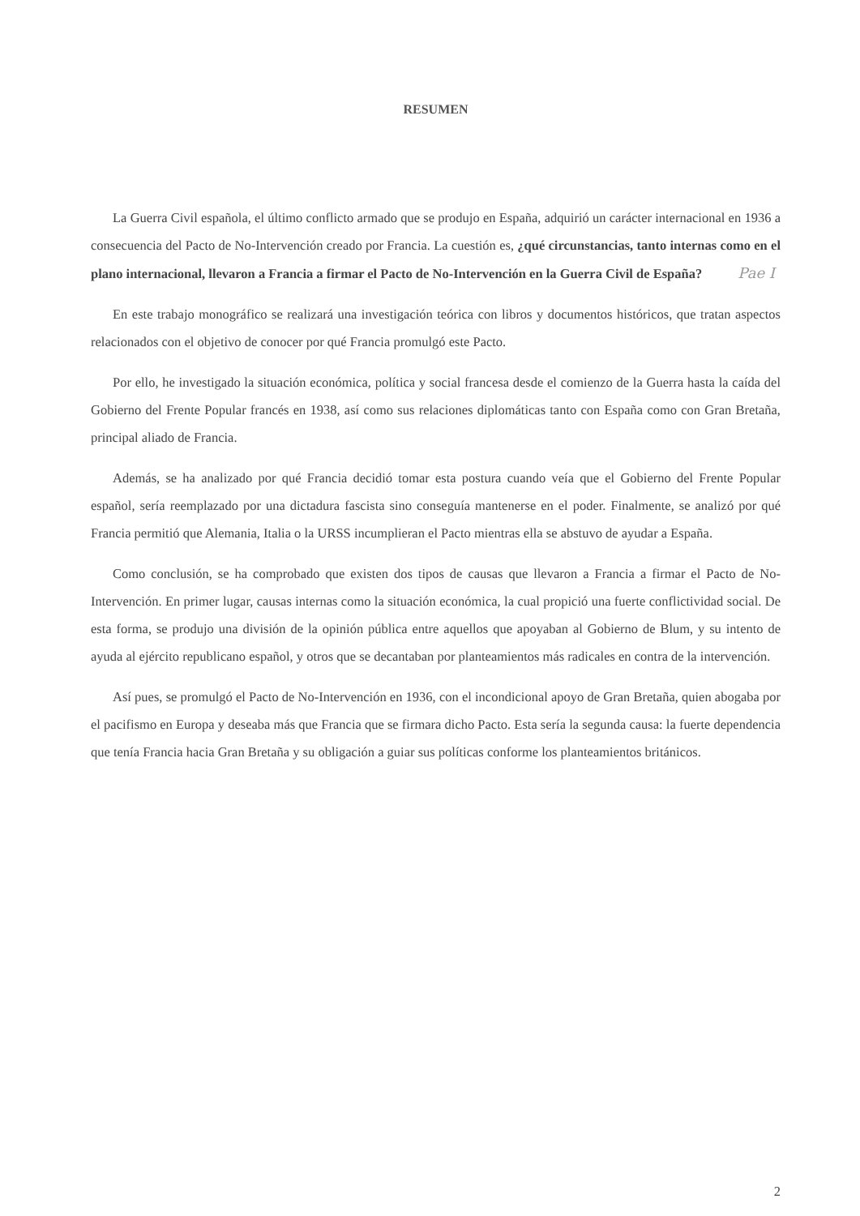RESUMEN
La Guerra Civil española, el último conflicto armado que se produjo en España, adquirió un carácter internacional en 1936 a consecuencia del Pacto de No-Intervención creado por Francia. La cuestión es, ¿qué circunstancias, tanto internas como en el plano internacional, llevaron a Francia a firmar el Pacto de No-Intervención en la Guerra Civil de España? Pae I
En este trabajo monográfico se realizará una investigación teórica con libros y documentos históricos, que tratan aspectos relacionados con el objetivo de conocer por qué Francia promulgó este Pacto.
Por ello, he investigado la situación económica, política y social francesa desde el comienzo de la Guerra hasta la caída del Gobierno del Frente Popular francés en 1938, así como sus relaciones diplomáticas tanto con España como con Gran Bretaña, principal aliado de Francia.
Además, se ha analizado por qué Francia decidió tomar esta postura cuando veía que el Gobierno del Frente Popular español, sería reemplazado por una dictadura fascista sino conseguía mantenerse en el poder. Finalmente, se analizó por qué Francia permitió que Alemania, Italia o la URSS incumplieran el Pacto mientras ella se abstuvo de ayudar a España.
Como conclusión, se ha comprobado que existen dos tipos de causas que llevaron a Francia a firmar el Pacto de No-Intervención. En primer lugar, causas internas como la situación económica, la cual propició una fuerte conflictividad social. De esta forma, se produjo una división de la opinión pública entre aquellos que apoyaban al Gobierno de Blum, y su intento de ayuda al ejército republicano español, y otros que se decantaban por planteamientos más radicales en contra de la intervención.
Así pues, se promulgó el Pacto de No-Intervención en 1936, con el incondicional apoyo de Gran Bretaña, quien abogaba por el pacifismo en Europa y deseaba más que Francia que se firmara dicho Pacto. Esta sería la segunda causa: la fuerte dependencia que tenía Francia hacia Gran Bretaña y su obligación a guiar sus políticas conforme los planteamientos británicos.
2